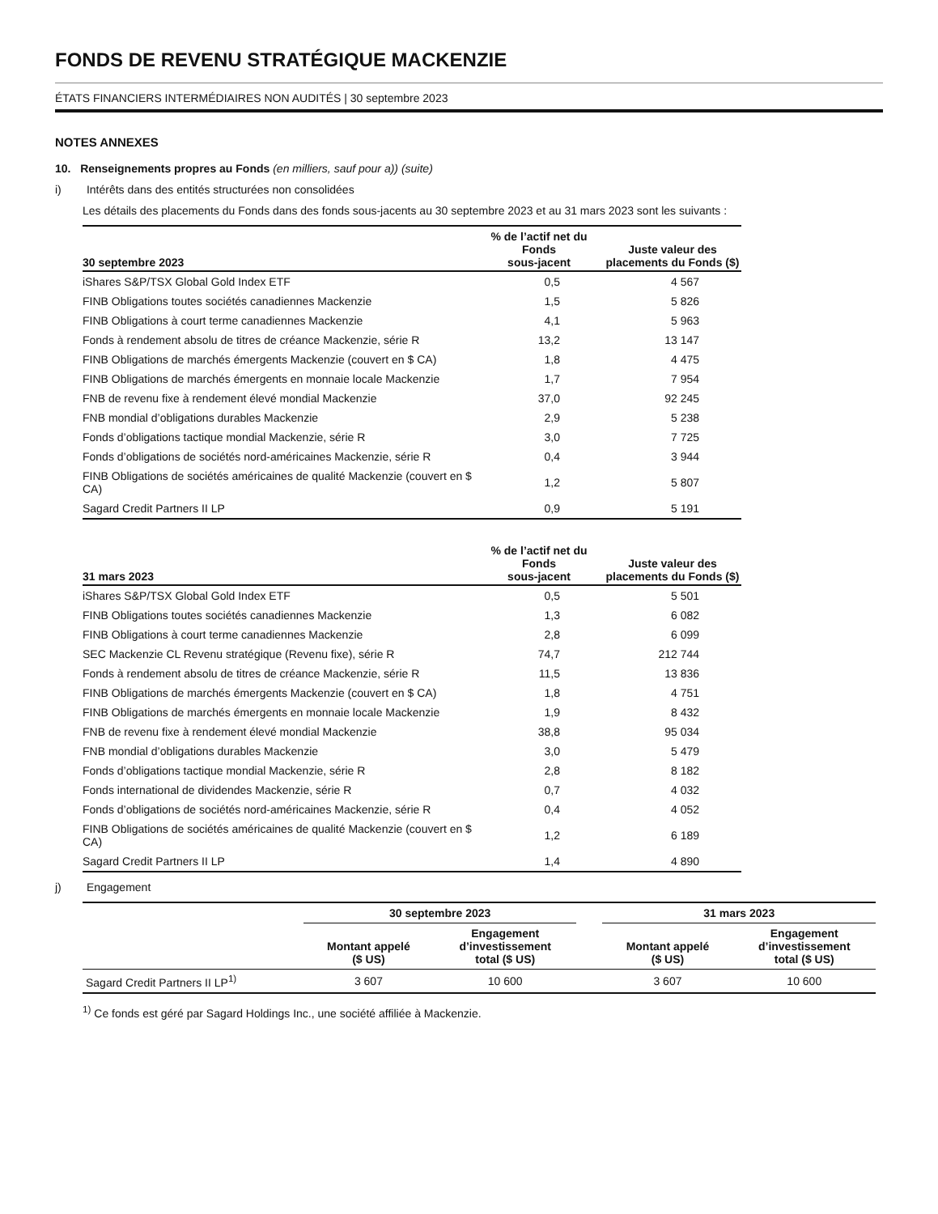FONDS DE REVENU STRATÉGIQUE MACKENZIE
ÉTATS FINANCIERS INTERMÉDIAIRES NON AUDITÉS | 30 septembre 2023
NOTES ANNEXES
10. Renseignements propres au Fonds (en milliers, sauf pour a)) (suite)
i) Intérêts dans des entités structurées non consolidées
Les détails des placements du Fonds dans des fonds sous-jacents au 30 septembre 2023 et au 31 mars 2023 sont les suivants :
| 30 septembre 2023 | % de l’actif net du Fonds sous-jacent | Juste valeur des placements du Fonds ($) |
| --- | --- | --- |
| iShares S&P/TSX Global Gold Index ETF | 0,5 | 4 567 |
| FINB Obligations toutes sociétés canadiennes Mackenzie | 1,5 | 5 826 |
| FINB Obligations à court terme canadiennes Mackenzie | 4,1 | 5 963 |
| Fonds à rendement absolu de titres de créance Mackenzie, série R | 13,2 | 13 147 |
| FINB Obligations de marchés émergents Mackenzie (couvert en $ CA) | 1,8 | 4 475 |
| FINB Obligations de marchés émergents en monnaie locale Mackenzie | 1,7 | 7 954 |
| FNB de revenu fixe à rendement élevé mondial Mackenzie | 37,0 | 92 245 |
| FNB mondial d’obligations durables Mackenzie | 2,9 | 5 238 |
| Fonds d’obligations tactique mondial Mackenzie, série R | 3,0 | 7 725 |
| Fonds d’obligations de sociétés nord-américaines Mackenzie, série R | 0,4 | 3 944 |
| FINB Obligations de sociétés américaines de qualité Mackenzie (couvert en $ CA) | 1,2 | 5 807 |
| Sagard Credit Partners II LP | 0,9 | 5 191 |
| 31 mars 2023 | % de l’actif net du Fonds sous-jacent | Juste valeur des placements du Fonds ($) |
| --- | --- | --- |
| iShares S&P/TSX Global Gold Index ETF | 0,5 | 5 501 |
| FINB Obligations toutes sociétés canadiennes Mackenzie | 1,3 | 6 082 |
| FINB Obligations à court terme canadiennes Mackenzie | 2,8 | 6 099 |
| SEC Mackenzie CL Revenu stratégique (Revenu fixe), série R | 74,7 | 212 744 |
| Fonds à rendement absolu de titres de créance Mackenzie, série R | 11,5 | 13 836 |
| FINB Obligations de marchés émergents Mackenzie (couvert en $ CA) | 1,8 | 4 751 |
| FINB Obligations de marchés émergents en monnaie locale Mackenzie | 1,9 | 8 432 |
| FNB de revenu fixe à rendement élevé mondial Mackenzie | 38,8 | 95 034 |
| FNB mondial d’obligations durables Mackenzie | 3,0 | 5 479 |
| Fonds d’obligations tactique mondial Mackenzie, série R | 2,8 | 8 182 |
| Fonds international de dividendes Mackenzie, série R | 0,7 | 4 032 |
| Fonds d’obligations de sociétés nord-américaines Mackenzie, série R | 0,4 | 4 052 |
| FINB Obligations de sociétés américaines de qualité Mackenzie (couvert en $ CA) | 1,2 | 6 189 |
| Sagard Credit Partners II LP | 1,4 | 4 890 |
j) Engagement
| | 30 septembre 2023 | | | 31 mars 2023 | |
| --- | --- | --- | --- | --- | --- |
| | Montant appelé ($ US) | Engagement d’investissement total ($ US) | | Montant appelé ($ US) | Engagement d’investissement total ($ US) |
| Sagard Credit Partners II LP<sup>1)</sup> | 3 607 | 10 600 | | 3 607 | 10 600 |
<sup>1)</sup> Ce fonds est géré par Sagard Holdings Inc., une société affiliée à Mackenzie.